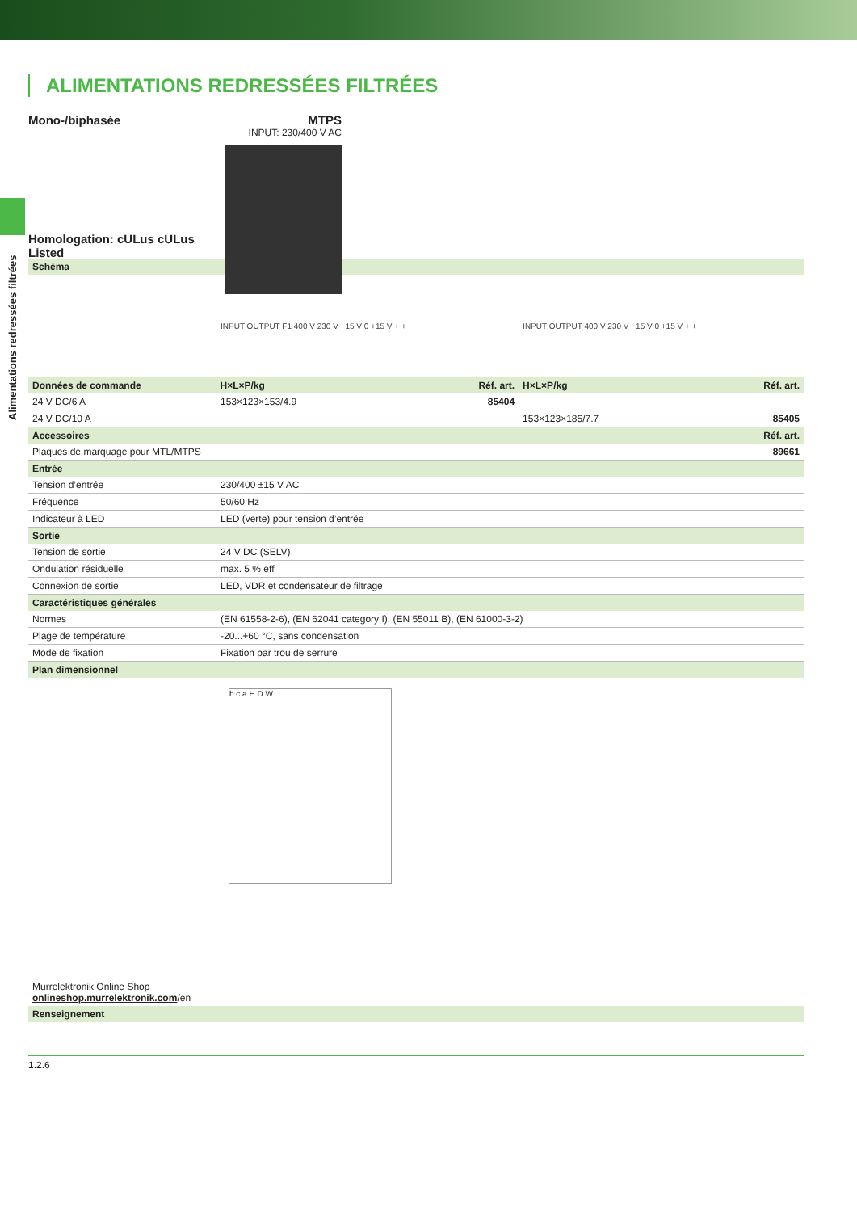Alimentations redressées filtrées
ALIMENTATIONS REDRESSÉES FILTRÉES
Mono-/biphasée
Homologation: cULus cULus Listed
MTPS
INPUT: 230/400 V AC
| Schéma | | | | |
| --- | --- | --- | --- | --- |
| | INPUT OUTPUT F1 400 V 230 V −15 V 0 +15 V + + − − | | INPUT OUTPUT 400 V 230 V −15 V 0 +15 V + + − − | |
| Données de commande | H×L×P/kg | Réf. art. | H×L×P/kg | Réf. art. |
| 24 V DC/6 A | 153×123×153/4.9 | 85404 | | |
| 24 V DC/10 A | | | 153×123×185/7.7 | 85405 |
| Accessoires | | | | Réf. art. |
| Plaques de marquage pour MTL/MTPS | | | | 89661 |
| Entrée | | | | |
| Tension d’entrée | 230/400 ±15 V AC | | | |
| Fréquence | 50/60 Hz | | | |
| Indicateur à LED | LED (verte) pour tension d’entrée | | | |
| Sortie | | | | |
| Tension de sortie | 24 V DC (SELV) | | | |
| Ondulation résiduelle | max. 5 % eff | | | |
| Connexion de sortie | LED, VDR et condensateur de filtrage | | | |
| Caractéristiques générales | | | | |
| Normes | (EN 61558-2-6), (EN 62041 category I), (EN 55011 B), (EN 61000-3-2) | | | |
| Plage de température | -20...+60 °C, sans condensation | | | |
| Mode de fixation | Fixation par trou de serrure | | | |
| Plan dimensionnel | | | | |
| Murrelektronik Online Shop onlineshop.murrelektronik.com /en | b c a H D W | | | |
| Renseignement | | | | |
1.2.6